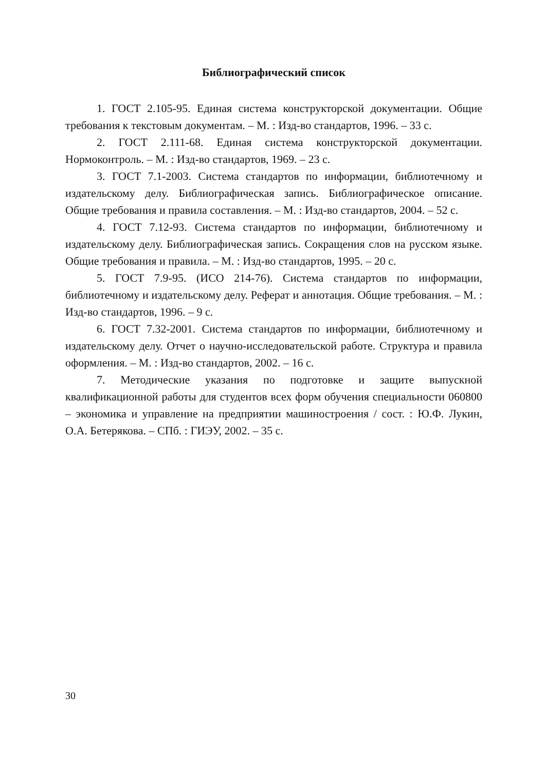Библиографический список
1. ГОСТ 2.105-95. Единая система конструкторской документации. Общие требования к текстовым документам. – М. : Изд-во стандартов, 1996. – 33 с.
2. ГОСТ 2.111-68. Единая система конструкторской документации. Нормоконтроль. – М. : Изд-во стандартов, 1969. – 23 с.
3. ГОСТ 7.1-2003. Система стандартов по информации, библиотечному и издательскому делу. Библиографическая запись. Библиографическое описание. Общие требования и правила составления. – М. : Изд-во стандартов, 2004. – 52 с.
4. ГОСТ 7.12-93. Система стандартов по информации, библиотечному и издательскому делу. Библиографическая запись. Сокращения слов на русском языке. Общие требования и правила. – М. : Изд-во стандартов, 1995. – 20 с.
5. ГОСТ 7.9-95. (ИСО 214-76). Система стандартов по информации, библиотечному и издательскому делу. Реферат и аннотация. Общие требования. – М. : Изд-во стандартов, 1996. – 9 с.
6. ГОСТ 7.32-2001. Система стандартов по информации, библиотечному и издательскому делу. Отчет о научно-исследовательской работе. Структура и правила оформления. – М. : Изд-во стандартов, 2002. – 16 с.
7. Методические указания по подготовке и защите выпускной квалификационной работы для студентов всех форм обучения специальности 060800 – экономика и управление на предприятии машиностроения / сост. : Ю.Ф. Лукин, О.А. Бетерякова. – СПб. : ГИЭУ, 2002. – 35 с.
30